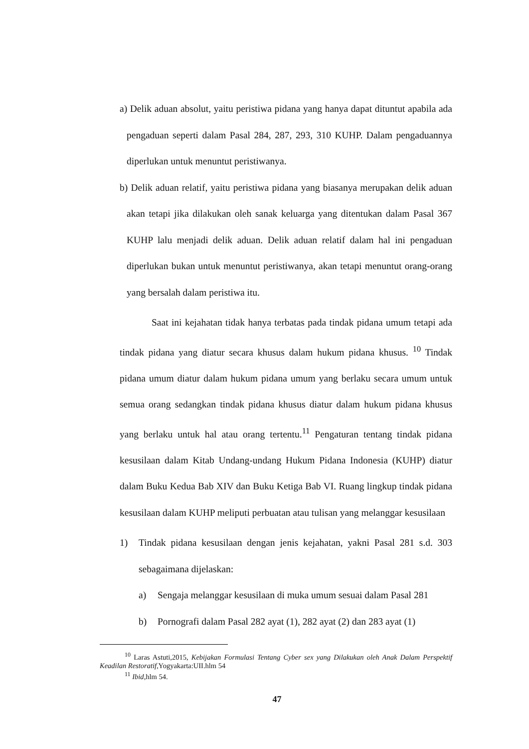a) Delik aduan absolut, yaitu peristiwa pidana yang hanya dapat dituntut apabila ada pengaduan seperti dalam Pasal 284, 287, 293, 310 KUHP. Dalam pengaduannya diperlukan untuk menuntut peristiwanya.
b) Delik aduan relatif, yaitu peristiwa pidana yang biasanya merupakan delik aduan akan tetapi jika dilakukan oleh sanak keluarga yang ditentukan dalam Pasal 367 KUHP lalu menjadi delik aduan. Delik aduan relatif dalam hal ini pengaduan diperlukan bukan untuk menuntut peristiwanya, akan tetapi menuntut orang-orang yang bersalah dalam peristiwa itu.
Saat ini kejahatan tidak hanya terbatas pada tindak pidana umum tetapi ada tindak pidana yang diatur secara khusus dalam hukum pidana khusus. <sup>10</sup> Tindak pidana umum diatur dalam hukum pidana umum yang berlaku secara umum untuk semua orang sedangkan tindak pidana khusus diatur dalam hukum pidana khusus yang berlaku untuk hal atau orang tertentu.<sup>11</sup> Pengaturan tentang tindak pidana kesusilaan dalam Kitab Undang-undang Hukum Pidana Indonesia (KUHP) diatur dalam Buku Kedua Bab XIV dan Buku Ketiga Bab VI. Ruang lingkup tindak pidana kesusilaan dalam KUHP meliputi perbuatan atau tulisan yang melanggar kesusilaan
1)
Tindak pidana kesusilaan dengan jenis kejahatan, yakni Pasal 281 s.d. 303 sebagaimana dijelaskan:
a)
Sengaja melanggar kesusilaan di muka umum sesuai dalam Pasal 281
b)
Pornografi dalam Pasal 282 ayat (1), 282 ayat (2) dan 283 ayat (1)
<sup>10</sup> Laras Astuti,2015, Kebijakan Formulasi Tentang Cyber sex yang Dilakukan oleh Anak Dalam Perspektif Keadilan Restoratif,Yogyakarta:UII.hlm 54
<sup>11</sup> Ibid,hlm 54.
47